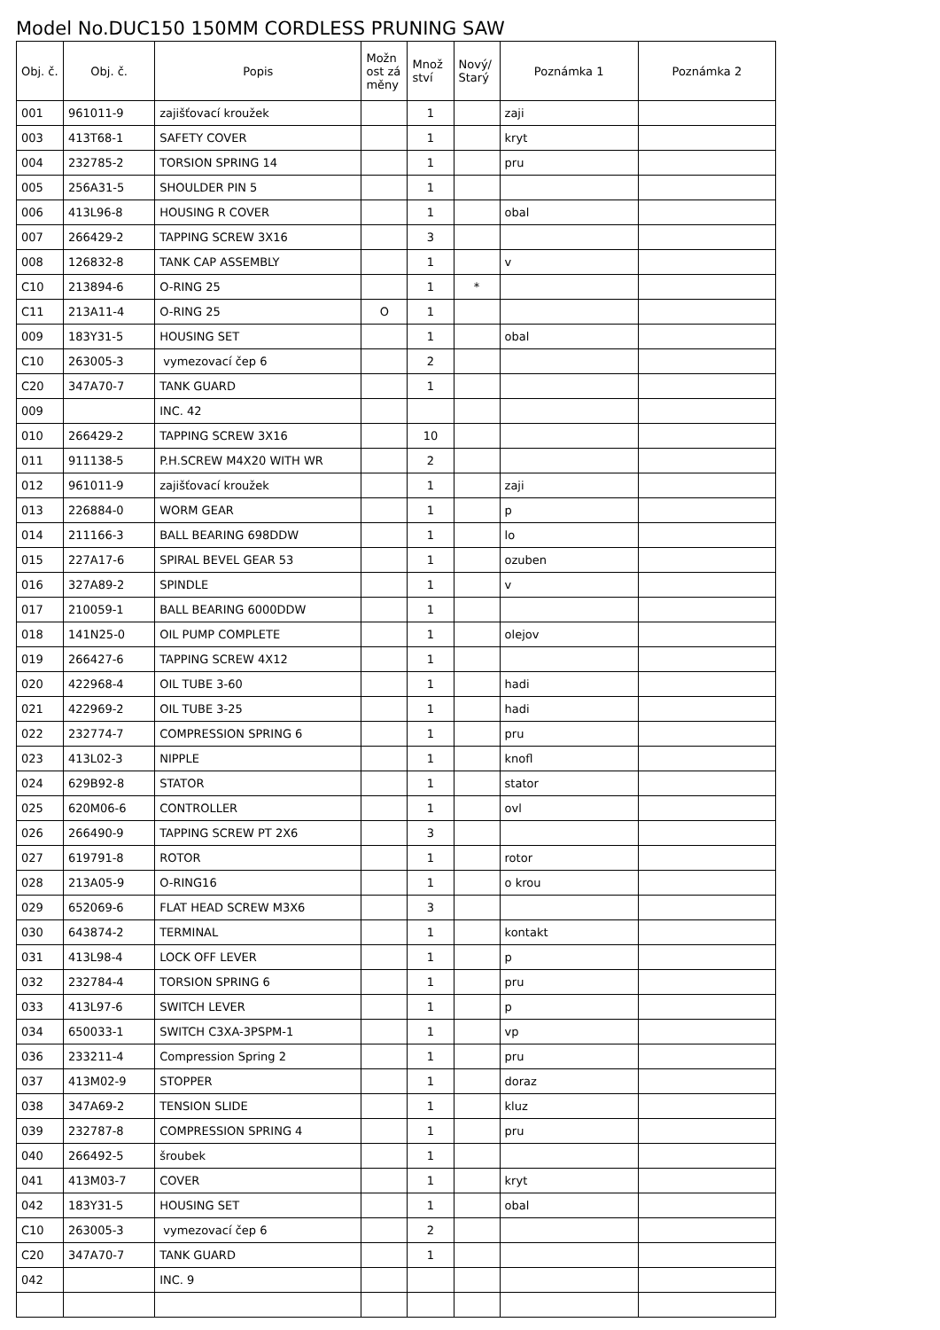Model No.DUC150 150MM CORDLESS PRUNING SAW
| Obj. č. | Obj. č. | Popis | Možn ost zá měny | Množ ství | Nový/ Starý | Poznámka 1 | Poznámka 2 |
| --- | --- | --- | --- | --- | --- | --- | --- |
| 001 | 961011-9 | zajišťovací kroužek | | 1 | | zaji | |
| 003 | 413T68-1 | SAFETY COVER | | 1 | | kryt | |
| 004 | 232785-2 | TORSION SPRING 14 | | 1 | | pru | |
| 005 | 256A31-5 | SHOULDER PIN 5 | | 1 | | | |
| 006 | 413L96-8 | HOUSING R COVER | | 1 | | obal | |
| 007 | 266429-2 | TAPPING SCREW 3X16 | | 3 | | | |
| 008 | 126832-8 | TANK CAP ASSEMBLY | | 1 | | v | |
| C10 | 213894-6 | O-RING 25 | | 1 | * | | |
| C11 | 213A11-4 | O-RING 25 | O | 1 | | | |
| 009 | 183Y31-5 | HOUSING SET | | 1 | | obal | |
| C10 | 263005-3 | vymezovací čep 6 | | 2 | | | |
| C20 | 347A70-7 | TANK GUARD | | 1 | | | |
| 009 | | INC. 42 | | | | | |
| 010 | 266429-2 | TAPPING SCREW 3X16 | | 10 | | | |
| 011 | 911138-5 | P.H.SCREW M4X20 WITH WR | | 2 | | | |
| 012 | 961011-9 | zajišťovací kroužek | | 1 | | zaji | |
| 013 | 226884-0 | WORM GEAR | | 1 | | p | |
| 014 | 211166-3 | BALL BEARING 698DDW | | 1 | | lo | |
| 015 | 227A17-6 | SPIRAL BEVEL GEAR 53 | | 1 | | ozuben | |
| 016 | 327A89-2 | SPINDLE | | 1 | | v | |
| 017 | 210059-1 | BALL BEARING 6000DDW | | 1 | | | |
| 018 | 141N25-0 | OIL PUMP COMPLETE | | 1 | | olejov | |
| 019 | 266427-6 | TAPPING SCREW 4X12 | | 1 | | | |
| 020 | 422968-4 | OIL TUBE 3-60 | | 1 | | hadi | |
| 021 | 422969-2 | OIL TUBE 3-25 | | 1 | | hadi | |
| 022 | 232774-7 | COMPRESSION SPRING 6 | | 1 | | pru | |
| 023 | 413L02-3 | NIPPLE | | 1 | | knofl | |
| 024 | 629B92-8 | STATOR | | 1 | | stator | |
| 025 | 620M06-6 | CONTROLLER | | 1 | | ovl | |
| 026 | 266490-9 | TAPPING SCREW PT 2X6 | | 3 | | | |
| 027 | 619791-8 | ROTOR | | 1 | | rotor | |
| 028 | 213A05-9 | O-RING16 | | 1 | | o krou | |
| 029 | 652069-6 | FLAT HEAD SCREW M3X6 | | 3 | | | |
| 030 | 643874-2 | TERMINAL | | 1 | | kontakt | |
| 031 | 413L98-4 | LOCK OFF LEVER | | 1 | | p | |
| 032 | 232784-4 | TORSION SPRING 6 | | 1 | | pru | |
| 033 | 413L97-6 | SWITCH LEVER | | 1 | | p | |
| 034 | 650033-1 | SWITCH C3XA-3PSPM-1 | | 1 | | vp | |
| 036 | 233211-4 | Compression Spring 2 | | 1 | | pru | |
| 037 | 413M02-9 | STOPPER | | 1 | | doraz | |
| 038 | 347A69-2 | TENSION SLIDE | | 1 | | kluz | |
| 039 | 232787-8 | COMPRESSION SPRING 4 | | 1 | | pru | |
| 040 | 266492-5 | šroubek | | 1 | | | |
| 041 | 413M03-7 | COVER | | 1 | | kryt | |
| 042 | 183Y31-5 | HOUSING SET | | 1 | | obal | |
| C10 | 263005-3 | vymezovací čep 6 | | 2 | | | |
| C20 | 347A70-7 | TANK GUARD | | 1 | | | |
| 042 | | INC. 9 | | | | | |